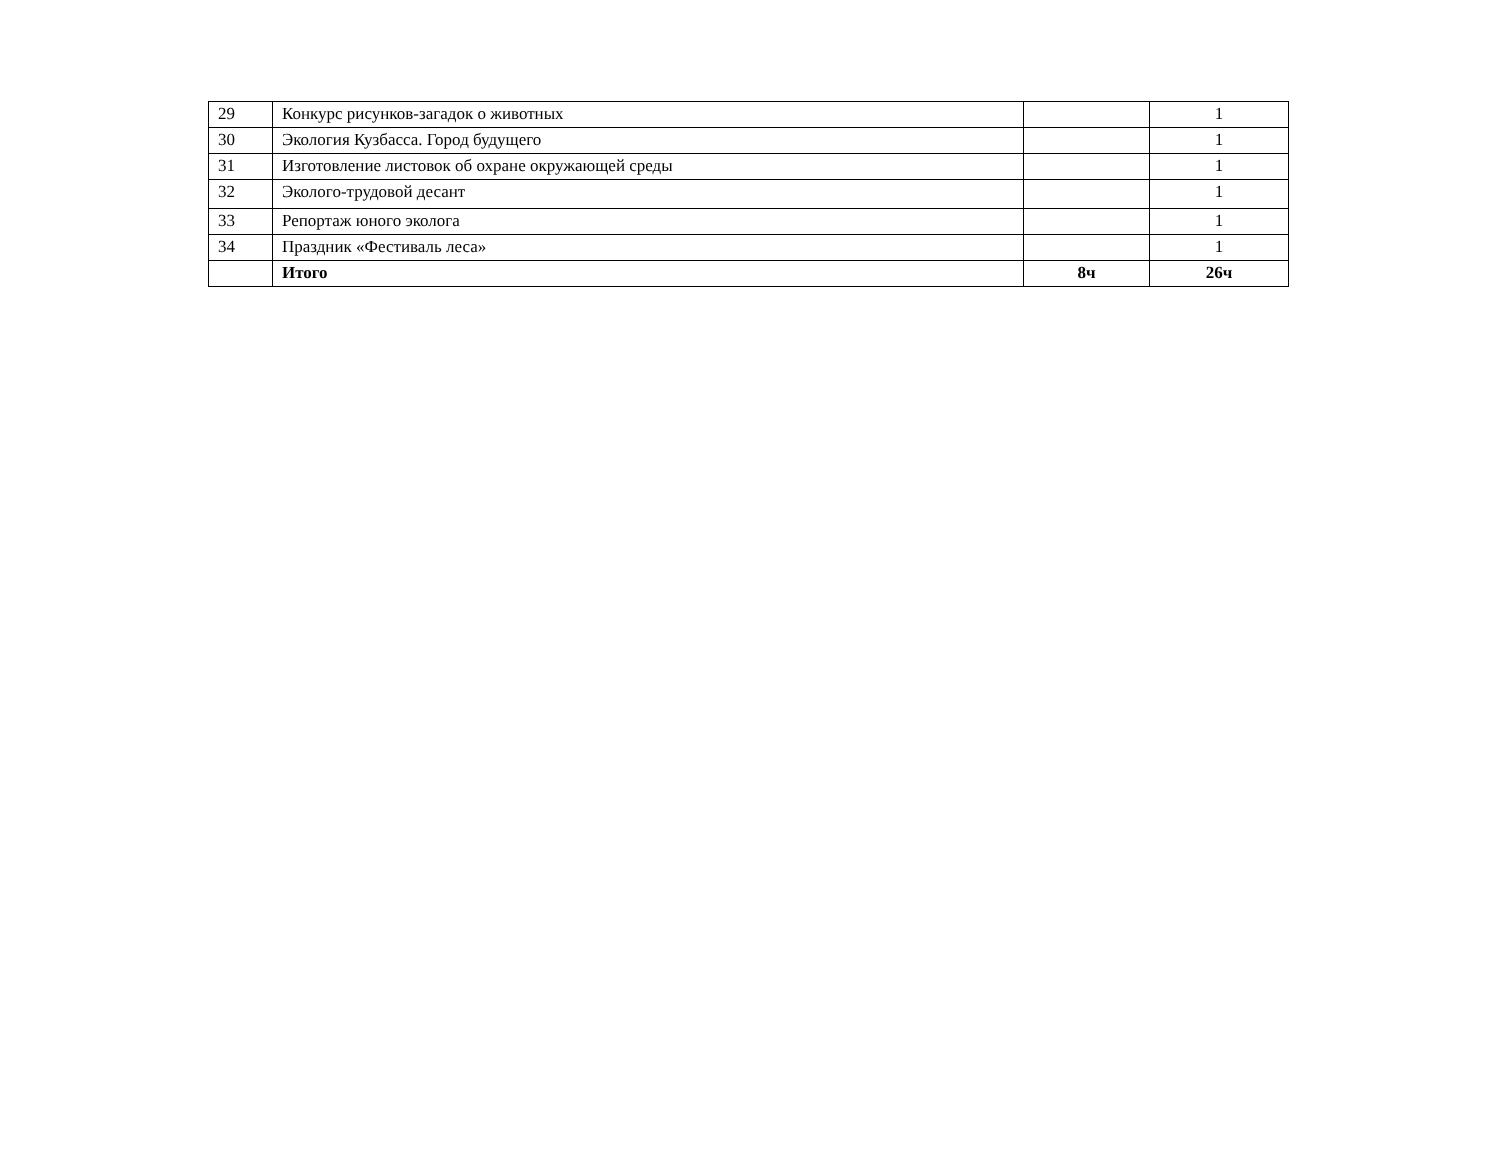| 29 | Конкурс рисунков-загадок о животных | | 1 |
| 30 | Экология Кузбасса. Город будущего | | 1 |
| 31 | Изготовление листовок об охране окружающей среды | | 1 |
| 32 | Эколого-трудовой десант | | 1 |
| 33 | Репортаж юного эколога | | 1 |
| 34 | Праздник «Фестиваль леса» | | 1 |
| | Итого | 8ч | 26ч |